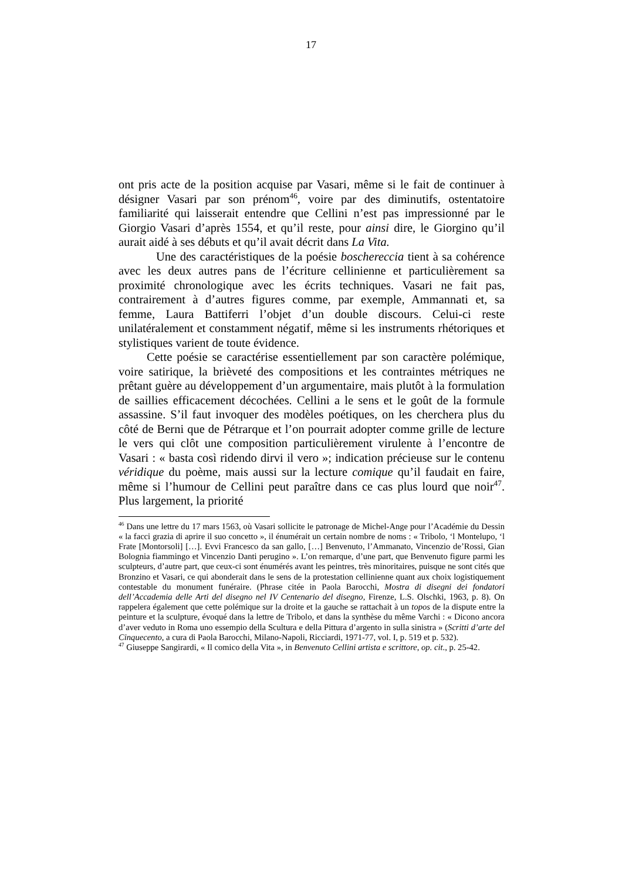17
ont pris acte de la position acquise par Vasari, même si le fait de continuer à désigner Vasari par son prénom<sup>46</sup>, voire par des diminutifs, ostentatoire familiarité qui laisserait entendre que Cellini n’est pas impressionné par le Giorgio Vasari d’après 1554, et qu’il reste, pour ainsi dire, le Giorgino qu’il aurait aidé à ses débuts et qu’il avait décrit dans La Vita.
Une des caractéristiques de la poésie boschereccia tient à sa cohérence avec les deux autres pans de l’écriture cellinienne et particulièrement sa proximité chronologique avec les écrits techniques. Vasari ne fait pas, contrairement à d’autres figures comme, par exemple, Ammannati et, sa femme, Laura Battiferri l’objet d’un double discours. Celui-ci reste unilatéralement et constamment négatif, même si les instruments rhétoriques et stylistiques varient de toute évidence.
Cette poésie se caractérise essentiellement par son caractère polémique, voire satirique, la brièveté des compositions et les contraintes métriques ne prêtant guère au développement d’un argumentaire, mais plutôt à la formulation de saillies efficacement décochées. Cellini a le sens et le goût de la formule assassine. S’il faut invoquer des modèles poétiques, on les cherchera plus du côté de Berni que de Pétrarque et l’on pourrait adopter comme grille de lecture le vers qui clôt une composition particulièrement virulente à l’encontre de Vasari : « basta così ridendo dirvi il vero »; indication précieuse sur le contenu véridique du poème, mais aussi sur la lecture comique qu’il faudait en faire, même si l’humour de Cellini peut paraître dans ce cas plus lourd que noir<sup>47</sup>. Plus largement, la priorité
<sup>46</sup> Dans une lettre du 17 mars 1563, où Vasari sollicite le patronage de Michel-Ange pour l’Académie du Dessin « la facci grazia di aprire il suo concetto », il énumérait un certain nombre de noms : « Tribolo, ‘l Montelupo, ‘l Frate [Montorsoli] […]. Evvi Francesco da san gallo, […] Benvenuto, l’Ammanato, Vincenzio de’Rossi, Gian Bolognia fiammingo et Vincenzio Danti perugino ». L’on remarque, d’une part, que Benvenuto figure parmi les sculpteurs, d’autre part, que ceux-ci sont énumérés avant les peintres, très minoritaires, puisque ne sont cités que Bronzino et Vasari, ce qui abonderait dans le sens de la protestation cellinienne quant aux choix logistiquement contestable du monument funéraire. (Phrase citée in Paola Barocchi, Mostra di disegni dei fondatori dell’Accademia delle Arti del disegno nel IV Centenario del disegno, Firenze, L.S. Olschki, 1963, p. 8). On rappelera également que cette polémique sur la droite et la gauche se rattachait à un topos de la dispute entre la peinture et la sculpture, évoqué dans la lettre de Tribolo, et dans la synthèse du même Varchi : « Dicono ancora d’aver veduto in Roma uno essempio della Scultura e della Pittura d’argento in sulla sinistra » (Scritti d’arte del Cinquecento, a cura di Paola Barocchi, Milano-Napoli, Ricciardi, 1971-77, vol. I, p. 519 et p. 532).
<sup>47</sup> Giuseppe Sangirardi, « Il comico della Vita », in Benvenuto Cellini artista e scrittore, op. cit., p. 25-42.